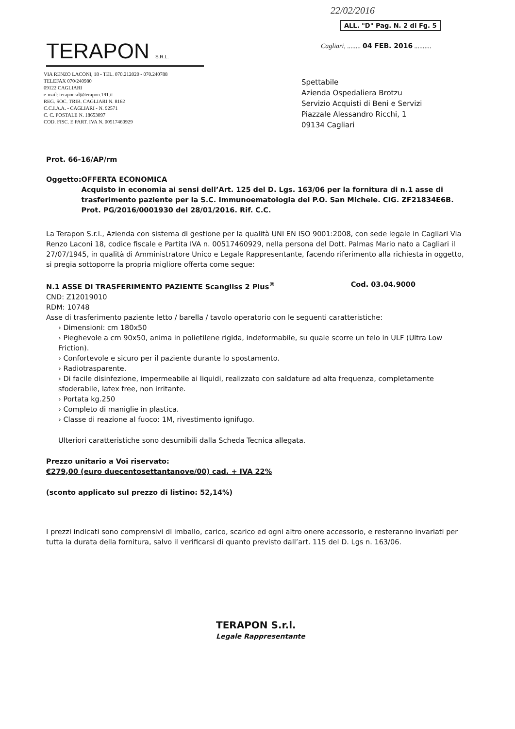TERAPON S.R.L.
VIA RENZO LACONI, 18 - TEL. 070.212020 - 070.240788
TELEFAX 070/240980
09122 CAGLIARI
e-mail: teraponsrl@terapon.191.it
REG. SOC. TRIB. CAGLIARI N. 8162
C.C.I.A.A. - CAGLIARI - N. 92571
C. C. POSTALE N. 18653097
COD. FISC. E PART. IVA N. 00517460929
22/02/2016
ALL. "D" Pag. N. 2 di Fg. 5
Cagliari, ........ 04 FEB. 2016 ..........
Spettabile
Azienda Ospedaliera Brotzu
Servizio Acquisti di Beni e Servizi
Piazzale Alessandro Ricchi, 1
09134 Cagliari
Prot. 66-16/AP/rm
Oggetto: OFFERTA ECONOMICA
Acquisto in economia ai sensi dell’Art. 125 del D. Lgs. 163/06 per la fornitura di n.1 asse di trasferimento paziente per la S.C. Immunoematologia del P.O. San Michele. CIG. ZF21834E6B. Prot. PG/2016/0001930 del 28/01/2016. Rif. C.C.
La Terapon S.r.l., Azienda con sistema di gestione per la qualità UNI EN ISO 9001:2008, con sede legale in Cagliari Via Renzo Laconi 18, codice fiscale e Partita IVA n. 00517460929, nella persona del Dott. Palmas Mario nato a Cagliari il 27/07/1945, in qualità di Amministratore Unico e Legale Rappresentante, facendo riferimento alla richiesta in oggetto, si pregia sottoporre la propria migliore offerta come segue:
N.1 ASSE DI TRASFERIMENTO PAZIENTE Scangliss 2 Plus<sup>®</sup> Cod. 03.04.9000
CND: Z12019010
RDM: 10748
Asse di trasferimento paziente letto / barella / tavolo operatorio con le seguenti caratteristiche:
› Dimensioni: cm 180x50
› Pieghevole a cm 90x50, anima in polietilene rigida, indeformabile, su quale scorre un telo in ULF (Ultra Low Friction).
› Confortevole e sicuro per il paziente durante lo spostamento.
› Radiotrasparente.
› Di facile disinfezione, impermeabile ai liquidi, realizzato con saldature ad alta frequenza, completamente sfoderabile, latex free, non irritante.
› Portata kg.250
› Completo di maniglie in plastica.
› Classe di reazione al fuoco: 1M, rivestimento ignifugo.
Ulteriori caratteristiche sono desumibili dalla Scheda Tecnica allegata.
Prezzo unitario a Voi riservato:
€279,00 (euro duecentosettantanove/00) cad. + IVA 22%
(sconto applicato sul prezzo di listino: 52,14%)
I prezzi indicati sono comprensivi di imballo, carico, scarico ed ogni altro onere accessorio, e resteranno invariati per tutta la durata della fornitura, salvo il verificarsi di quanto previsto dall’art. 115 del D. Lgs n. 163/06.
TERAPON S.r.l.
Legale Rappresentante